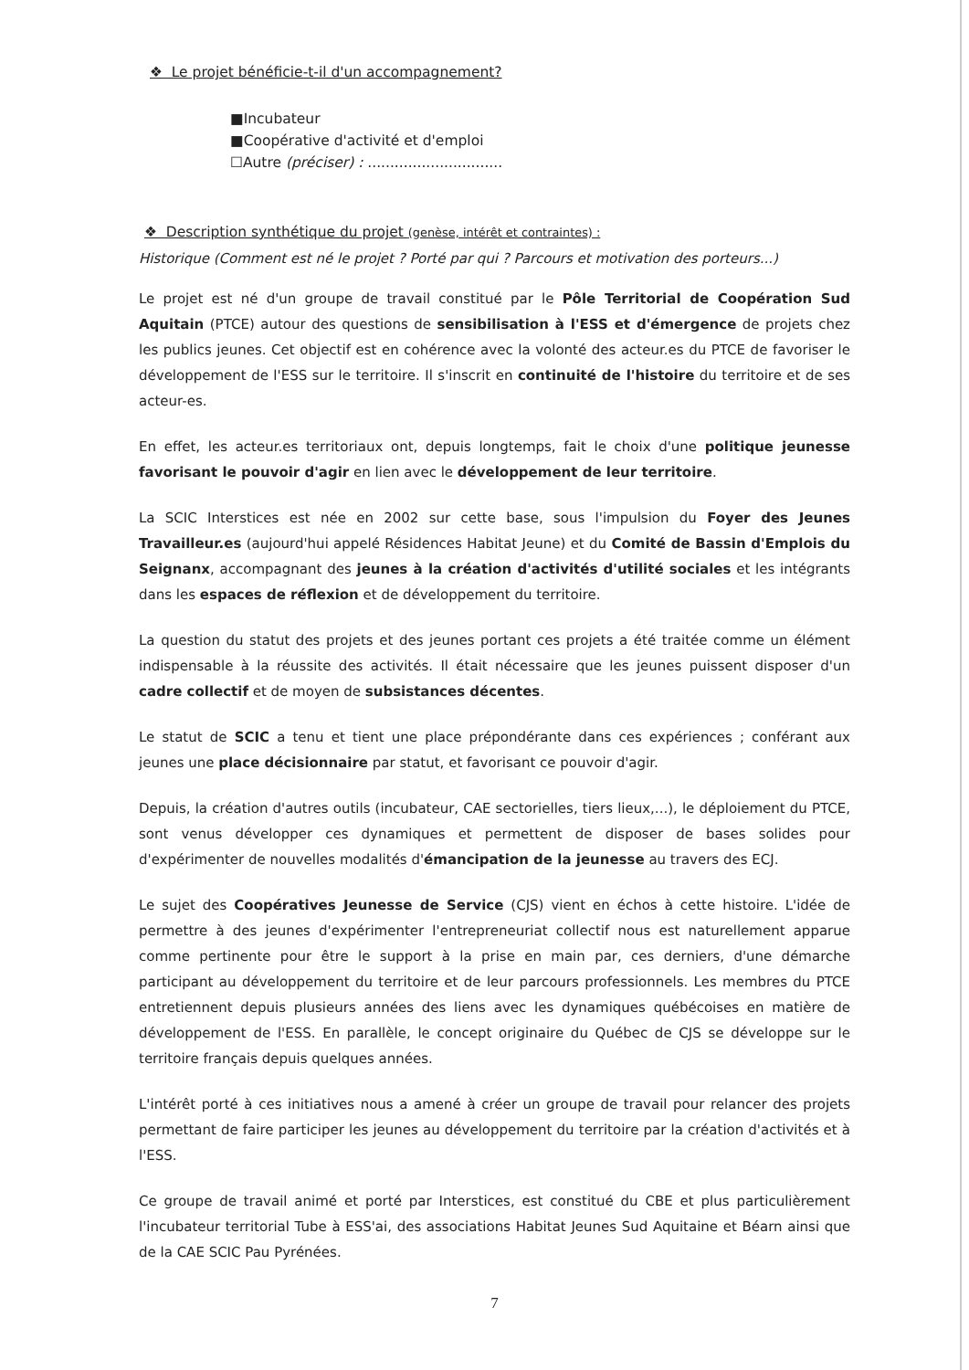❖ Le projet bénéficie-t-il d'un accompagnement?
■Incubateur
■Coopérative d'activité et d'emploi
☐Autre (préciser) : ..............................
❖ Description synthétique du projet (genèse, intérêt et contraintes) :
Historique (Comment est né le projet ? Porté par qui ? Parcours et motivation des porteurs...)
Le projet est né d'un groupe de travail constitué par le Pôle Territorial de Coopération Sud Aquitain (PTCE) autour des questions de sensibilisation à l'ESS et d'émergence de projets chez les publics jeunes. Cet objectif est en cohérence avec la volonté des acteur.es du PTCE de favoriser le développement de l'ESS sur le territoire. Il s'inscrit en continuité de l'histoire du territoire et de ses acteur-es.
En effet, les acteur.es territoriaux ont, depuis longtemps, fait le choix d'une politique jeunesse favorisant le pouvoir d'agir en lien avec le développement de leur territoire.
La SCIC Interstices est née en 2002 sur cette base, sous l'impulsion du Foyer des Jeunes Travailleur.es (aujourd'hui appelé Résidences Habitat Jeune) et du Comité de Bassin d'Emplois du Seignanx, accompagnant des jeunes à la création d'activités d'utilité sociales et les intégrants dans les espaces de réflexion et de développement du territoire.
La question du statut des projets et des jeunes portant ces projets a été traitée comme un élément indispensable à la réussite des activités. Il était nécessaire que les jeunes puissent disposer d'un cadre collectif et de moyen de subsistances décentes.
Le statut de SCIC a tenu et tient une place prépondérante dans ces expériences ; conférant aux jeunes une place décisionnaire par statut, et favorisant ce pouvoir d'agir.
Depuis, la création d'autres outils (incubateur, CAE sectorielles, tiers lieux,...), le déploiement du PTCE, sont venus développer ces dynamiques et permettent de disposer de bases solides pour d'expérimenter de nouvelles modalités d'émancipation de la jeunesse au travers des ECJ.
Le sujet des Coopératives Jeunesse de Service (CJS) vient en échos à cette histoire. L'idée de permettre à des jeunes d'expérimenter l'entrepreneuriat collectif nous est naturellement apparue comme pertinente pour être le support à la prise en main par, ces derniers, d'une démarche participant au développement du territoire et de leur parcours professionnels. Les membres du PTCE entretiennent depuis plusieurs années des liens avec les dynamiques québécoises en matière de développement de l'ESS. En parallèle, le concept originaire du Québec de CJS se développe sur le territoire français depuis quelques années.
L'intérêt porté à ces initiatives nous a amené à créer un groupe de travail pour relancer des projets permettant de faire participer les jeunes au développement du territoire par la création d'activités et à l'ESS.
Ce groupe de travail animé et porté par Interstices, est constitué du CBE et plus particulièrement l'incubateur territorial Tube à ESS'ai, des associations Habitat Jeunes Sud Aquitaine et Béarn ainsi que de la CAE SCIC Pau Pyrénées.
7